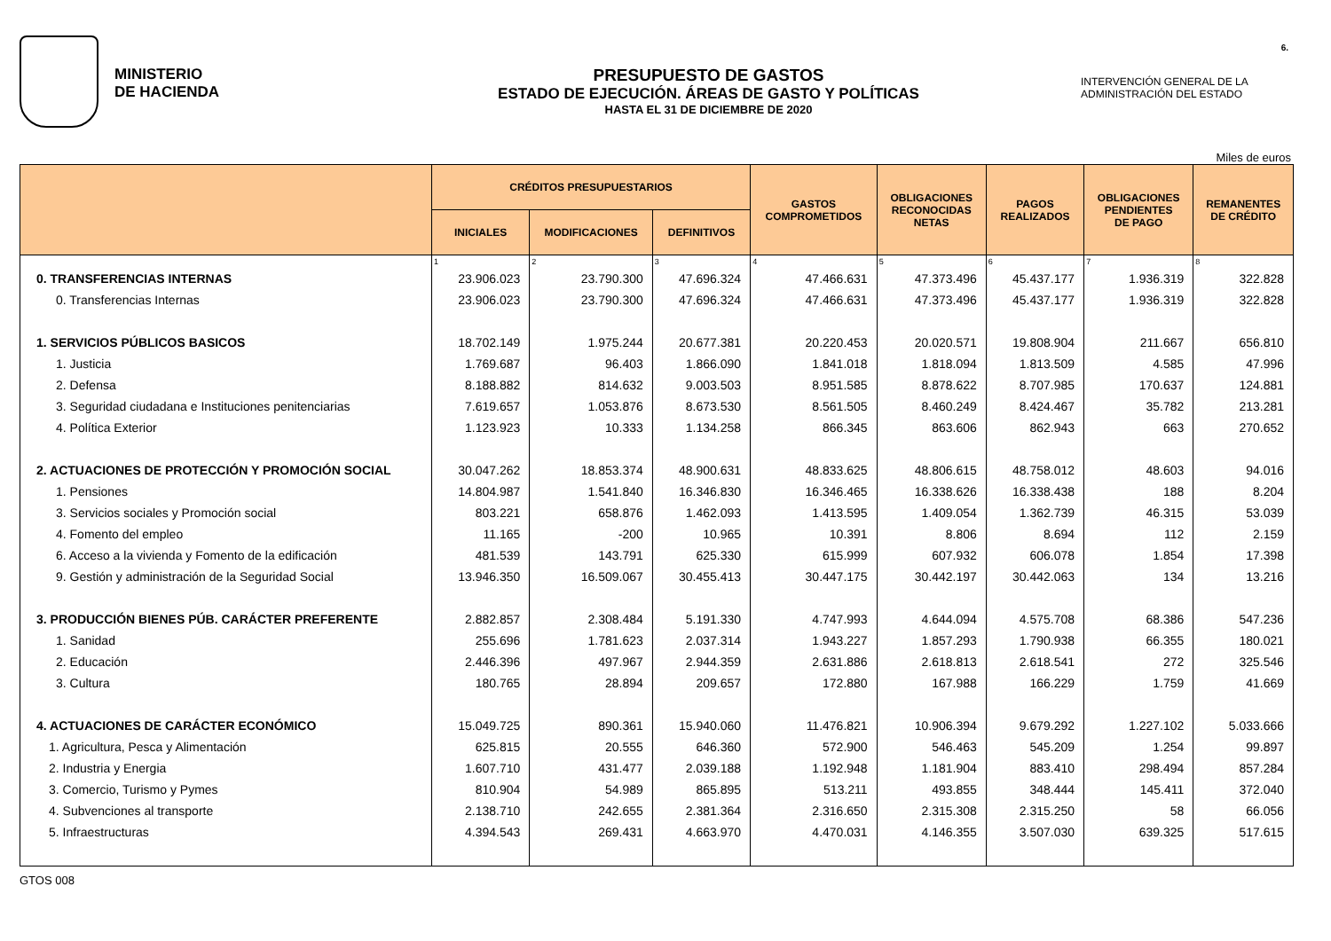MINISTERIO
DE HACIENDA
PRESUPUESTO DE GASTOS
ESTADO DE EJECUCIÓN. ÁREAS DE GASTO Y POLÍTICAS
HASTA EL 31 DE DICIEMBRE DE 2020
INTERVENCIÓN GENERAL DE LA
ADMINISTRACIÓN DEL ESTADO
6.
Miles de euros
| | CRÉDITOS PRESUPUESTARIOS | | | GASTOS COMPROMETIDOS | OBLIGACIONES RECONOCIDAS NETAS | PAGOS REALIZADOS | OBLIGACIONES PENDIENTES DE PAGO | REMANENTES DE CRÉDITO |
| --- | --- | --- | --- | --- | --- | --- | --- | --- |
| | INICIALES | MODIFICACIONES | DEFINITIVOS | | | | | |
| | 1 | 2 | 3 | 4 | 5 | 6 | 7 | 8 |
| 0. TRANSFERENCIAS INTERNAS | 23.906.023 | 23.790.300 | 47.696.324 | 47.466.631 | 47.373.496 | 45.437.177 | 1.936.319 | 322.828 |
| 0. Transferencias Internas | 23.906.023 | 23.790.300 | 47.696.324 | 47.466.631 | 47.373.496 | 45.437.177 | 1.936.319 | 322.828 |
| 1. SERVICIOS PÚBLICOS BASICOS | 18.702.149 | 1.975.244 | 20.677.381 | 20.220.453 | 20.020.571 | 19.808.904 | 211.667 | 656.810 |
| 1. Justicia | 1.769.687 | 96.403 | 1.866.090 | 1.841.018 | 1.818.094 | 1.813.509 | 4.585 | 47.996 |
| 2. Defensa | 8.188.882 | 814.632 | 9.003.503 | 8.951.585 | 8.878.622 | 8.707.985 | 170.637 | 124.881 |
| 3. Seguridad ciudadana e Instituciones penitenciarias | 7.619.657 | 1.053.876 | 8.673.530 | 8.561.505 | 8.460.249 | 8.424.467 | 35.782 | 213.281 |
| 4. Política Exterior | 1.123.923 | 10.333 | 1.134.258 | 866.345 | 863.606 | 862.943 | 663 | 270.652 |
| 2. ACTUACIONES DE PROTECCIÓN Y PROMOCIÓN SOCIAL | 30.047.262 | 18.853.374 | 48.900.631 | 48.833.625 | 48.806.615 | 48.758.012 | 48.603 | 94.016 |
| 1. Pensiones | 14.804.987 | 1.541.840 | 16.346.830 | 16.346.465 | 16.338.626 | 16.338.438 | 188 | 8.204 |
| 3. Servicios sociales y Promoción social | 803.221 | 658.876 | 1.462.093 | 1.413.595 | 1.409.054 | 1.362.739 | 46.315 | 53.039 |
| 4. Fomento del empleo | 11.165 | -200 | 10.965 | 10.391 | 8.806 | 8.694 | 112 | 2.159 |
| 6. Acceso a la vivienda y Fomento de la edificación | 481.539 | 143.791 | 625.330 | 615.999 | 607.932 | 606.078 | 1.854 | 17.398 |
| 9. Gestión y administración de la Seguridad Social | 13.946.350 | 16.509.067 | 30.455.413 | 30.447.175 | 30.442.197 | 30.442.063 | 134 | 13.216 |
| 3. PRODUCCIÓN BIENES PÚB. CARÁCTER PREFERENTE | 2.882.857 | 2.308.484 | 5.191.330 | 4.747.993 | 4.644.094 | 4.575.708 | 68.386 | 547.236 |
| 1. Sanidad | 255.696 | 1.781.623 | 2.037.314 | 1.943.227 | 1.857.293 | 1.790.938 | 66.355 | 180.021 |
| 2. Educación | 2.446.396 | 497.967 | 2.944.359 | 2.631.886 | 2.618.813 | 2.618.541 | 272 | 325.546 |
| 3. Cultura | 180.765 | 28.894 | 209.657 | 172.880 | 167.988 | 166.229 | 1.759 | 41.669 |
| 4. ACTUACIONES DE CARÁCTER ECONÓMICO | 15.049.725 | 890.361 | 15.940.060 | 11.476.821 | 10.906.394 | 9.679.292 | 1.227.102 | 5.033.666 |
| 1. Agricultura, Pesca y Alimentación | 625.815 | 20.555 | 646.360 | 572.900 | 546.463 | 545.209 | 1.254 | 99.897 |
| 2. Industria y Energia | 1.607.710 | 431.477 | 2.039.188 | 1.192.948 | 1.181.904 | 883.410 | 298.494 | 857.284 |
| 3. Comercio, Turismo y Pymes | 810.904 | 54.989 | 865.895 | 513.211 | 493.855 | 348.444 | 145.411 | 372.040 |
| 4. Subvenciones al transporte | 2.138.710 | 242.655 | 2.381.364 | 2.316.650 | 2.315.308 | 2.315.250 | 58 | 66.056 |
| 5. Infraestructuras | 4.394.543 | 269.431 | 4.663.970 | 4.470.031 | 4.146.355 | 3.507.030 | 639.325 | 517.615 |
GTOS 008